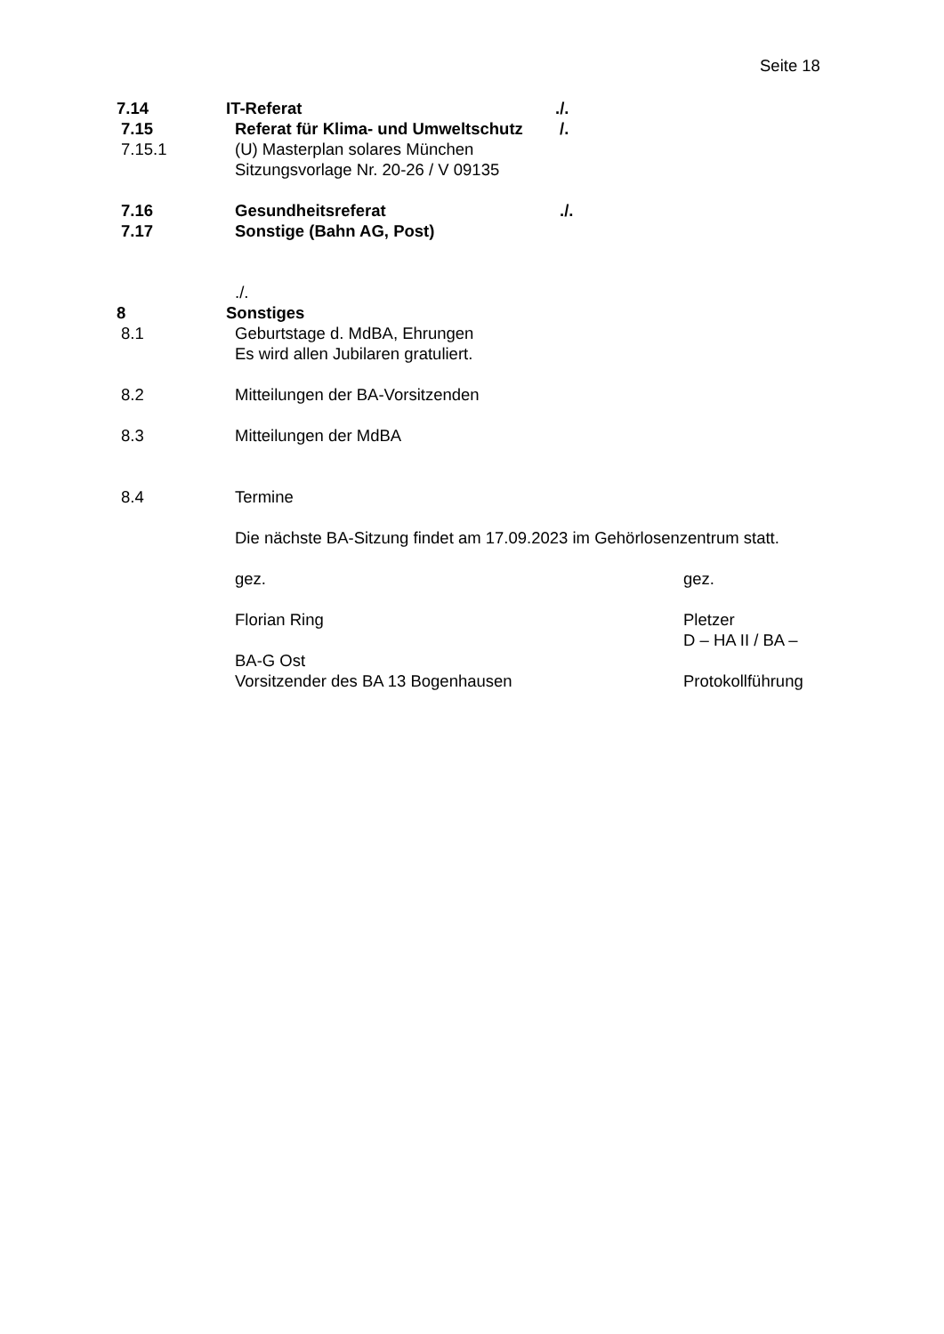Seite 18
7.14 IT-Referat ./.
7.15 Referat für Klima- und Umweltschutz
/.
7.15.1 (U) Masterplan solares München
Sitzungsvorlage Nr. 20-26 / V 09135
7.16 Gesundheitsreferat ./.
7.17 Sonstige (Bahn AG, Post)
./.
8 Sonstiges
8.1 Geburtstage d. MdBA, Ehrungen
Es wird allen Jubilaren gratuliert.
8.2 Mitteilungen der BA-Vorsitzenden
8.3 Mitteilungen der MdBA
8.4 Termine
Die nächste BA-Sitzung findet am 17.09.2023 im Gehörlosenzentrum statt.
gez. gez.
Florian Ring Pletzer
D – HA II / BA –
BA-G Ost
Vorsitzender des BA 13 Bogenhausen
Protokollführung